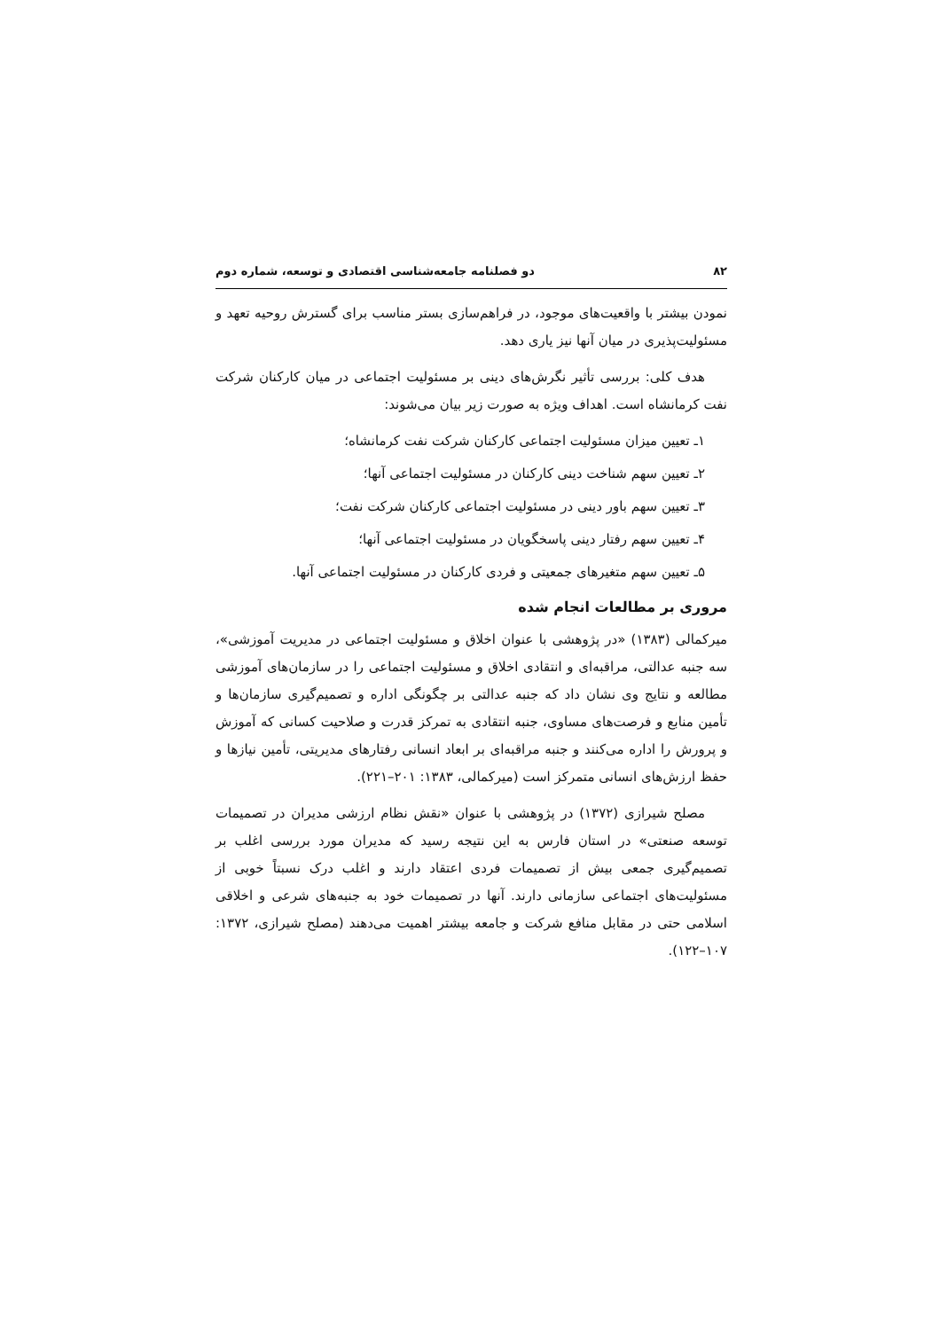۸۲ دو فصلنامه جامعه‌شناسی اقتصادی و توسعه، شماره دوم
نمودن بیشتر با واقعیت‌های موجود، در فراهم‌سازی بستر مناسب برای گسترش روحیه تعهد و مسئولیت‌پذیری در میان آنها نیز یاری دهد.
هدف کلی: بررسی تأثیر نگرش‌های دینی بر مسئولیت اجتماعی در میان کارکنان شرکت نفت کرمانشاه است. اهداف ویژه به صورت زیر بیان می‌شوند:
۱ـ تعیین میزان مسئولیت اجتماعی کارکنان شرکت نفت کرمانشاه؛
۲ـ تعیین سهم شناخت دینی کارکنان در مسئولیت اجتماعی آنها؛
۳ـ تعیین سهم باور دینی در مسئولیت اجتماعی کارکنان شرکت نفت؛
۴ـ تعیین سهم رفتار دینی پاسخگویان در مسئولیت اجتماعی آنها؛
۵ـ تعیین سهم متغیرهای جمعیتی و فردی کارکنان در مسئولیت اجتماعی آنها.
مروری بر مطالعات انجام شده
میرکمالی (۱۳۸۳) «در پژوهشی با عنوان اخلاق و مسئولیت اجتماعی در مدیریت آموزشی»، سه جنبه عدالتی، مراقبه‌ای و انتقادی اخلاق و مسئولیت اجتماعی را در سازمان‌های آموزشی مطالعه و نتایج وی نشان داد که جنبه عدالتی بر چگونگی اداره و تصمیم‌گیری سازمان‌ها و تأمین منابع و فرصت‌های مساوی، جنبه انتقادی به تمرکز قدرت و صلاحیت کسانی که آموزش و پرورش را اداره می‌کنند و جنبه مراقبه‌ای بر ابعاد انسانی رفتارهای مدیریتی، تأمین نیازها و حفظ ارزش‌های انسانی متمرکز است (میرکمالی، ۱۳۸۳: ۲۰۱–۲۲۱).
مصلح شیرازی (۱۳۷۲) در پژوهشی با عنوان «نقش نظام ارزشی مدیران در تصمیمات توسعه صنعتی» در استان فارس به این نتیجه رسید که مدیران مورد بررسی اغلب بر تصمیم‌گیری جمعی بیش از تصمیمات فردی اعتقاد دارند و اغلب درک نسبتاً خوبی از مسئولیت‌های اجتماعی سازمانی دارند. آنها در تصمیمات خود به جنبه‌های شرعی و اخلاقی اسلامی حتی در مقابل منافع شرکت و جامعه بیشتر اهمیت می‌دهند (مصلح شیرازی، ۱۳۷۲: ۱۰۷–۱۲۲).